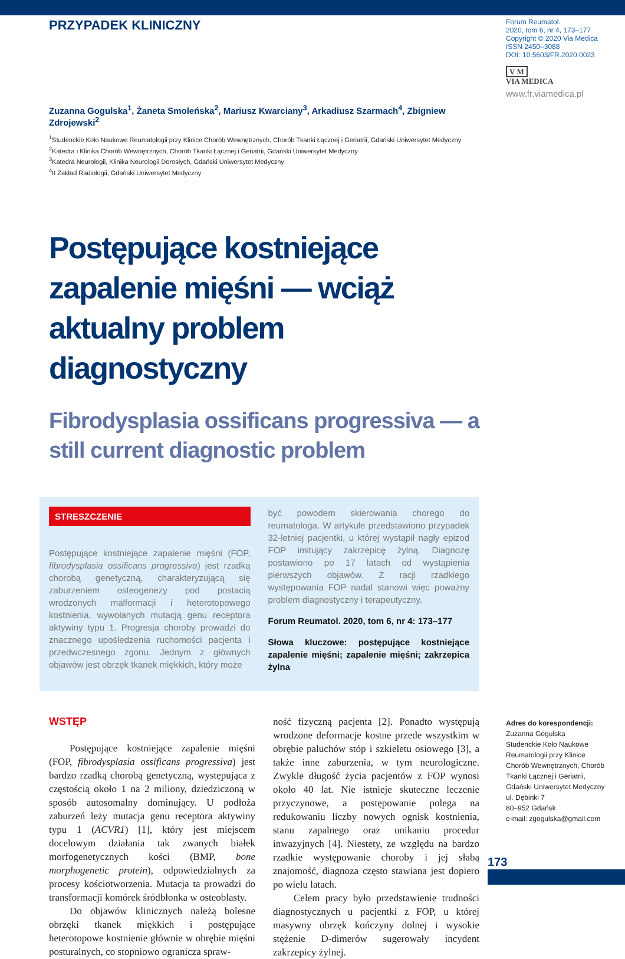PRZYPADEK KLINICZNY
Zuzanna Gogulska<sup>1</sup>, Żaneta Smoleńska<sup>2</sup>, Mariusz Kwarciany<sup>3</sup>, Arkadiusz Szarmach<sup>4</sup>, Zbigniew Zdrojewski<sup>2</sup>
<sup>1</sup> Studenckie Koło Naukowe Reumatologii przy Klinice Chorób Wewnętrznych, Chorób Tkanki Łącznej i Geriatrii, Gdański Uniwersytet Medyczny
<sup>2</sup> Katedra i Klinika Chorób Wewnętrznych, Chorób Tkanki Łącznej i Geriatrii, Gdański Uniwersytet Medyczny
<sup>3</sup> Katedra Neurologii, Klinika Neurologii Dorosłych, Gdański Uniwersytet Medyczny
<sup>4</sup> II Zakład Radiologii, Gdański Uniwersytet Medyczny
Postępujące kostniejące zapalenie mięśni — wciąż aktualny problem diagnostyczny
Fibrodysplasia ossificans progressiva — a still current diagnostic problem
STRESZCZENIE
Postępujące kostniejące zapalenie mięśni (FOP, fibrodysplasia ossificans progressiva) jest rzadką chorobą genetyczną, charakteryzującą się zaburzeniem osteogenezy pod postacią wrodzonych malformacji i heterotopowego kostnienia, wywołanych mutacją genu receptora aktywiny typu 1. Progresja choroby prowadzi do znacznego upośledzenia ruchomości pacjenta i przedwczesnego zgonu. Jednym z głównych objawów jest obrzęk tkanek miękkich, który może
być powodem skierowania chorego do reumatologa. W artykule przedstawiono przypadek 32-letniej pacjentki, u której wystąpił nagły epizod FOP imitujący zakrzepicę żylną. Diagnozę postawiono po 17 latach od wystąpienia pierwszych objawów. Z racji rzadkiego występowania FOP nadal stanowi więc poważny problem diagnostyczny i terapeutyczny.
Forum Reumatol. 2020, tom 6, nr 4: 173–177
Słowa kluczowe: postępujące kostniejące zapalenie mięśni; zapalenie mięśni; zakrzepica żylna
WSTĘP
Postępujące kostniejące zapalenie mięśni (FOP, fibrodysplasia ossificans progressiva) jest bardzo rzadką chorobą genetyczną, występująca z częstością około 1 na 2 miliony, dziedziczoną w sposób autosomalny dominujący. U podłoża zaburzeń leży mutacja genu receptora aktywiny typu 1 (ACVR1) [1], który jest miejscem docelowym działania tak zwanych białek morfogenetycznych kości (BMP, bone morphogenetic protein), odpowiedzialnych za procesy kościotworzenia. Mutacja ta prowadzi do transformacji komórek śródbłonka w osteoblasty.
Do objawów klinicznych należą bolesne obrzęki tkanek miękkich i postępujące heterotopowe kostnienie głównie w obrębie mięśni posturalnych, co stopniowo ogranicza spraw-
ność fizyczną pacjenta [2]. Ponadto występują wrodzone deformacje kostne przede wszystkim w obrębie paluchów stóp i szkieletu osiowego [3], a także inne zaburzenia, w tym neurologiczne. Zwykle długość życia pacjentów z FOP wynosi około 40 lat. Nie istnieje skuteczne leczenie przyczynowe, a postępowanie polega na redukowaniu liczby nowych ognisk kostnienia, stanu zapalnego oraz unikaniu procedur inwazyjnych [4]. Niestety, ze względu na bardzo rzadkie występowanie choroby i jej słabą znajomość, diagnoza często stawiana jest dopiero po wielu latach.
Celem pracy było przedstawienie trudności diagnostycznych u pacjentki z FOP, u której masywny obrzęk kończyny dolnej i wysokie stężenie D-dimerów sugerowały incydent zakrzepicy żylnej.
Forum Reumatol.
2020, tom 6, nr 4, 173–177
Copyright © 2020 Via Medica
ISSN 2450–3088
DOI: 10.5603/FR.2020.0023
V M
VIA MEDICA
www.fr.viamedica.pl
Adres do korespondencji:
Zuzanna Gogulska
Studenckie Koło Naukowe Reumatologii przy Klinice Chorób Wewnętrznych, Chorób Tkanki Łącznej i Geriatrii, Gdański Uniwersytet Medyczny
ul. Dębinki 7
80–952 Gdańsk
e-mail: zgogulska@gmail.com
173